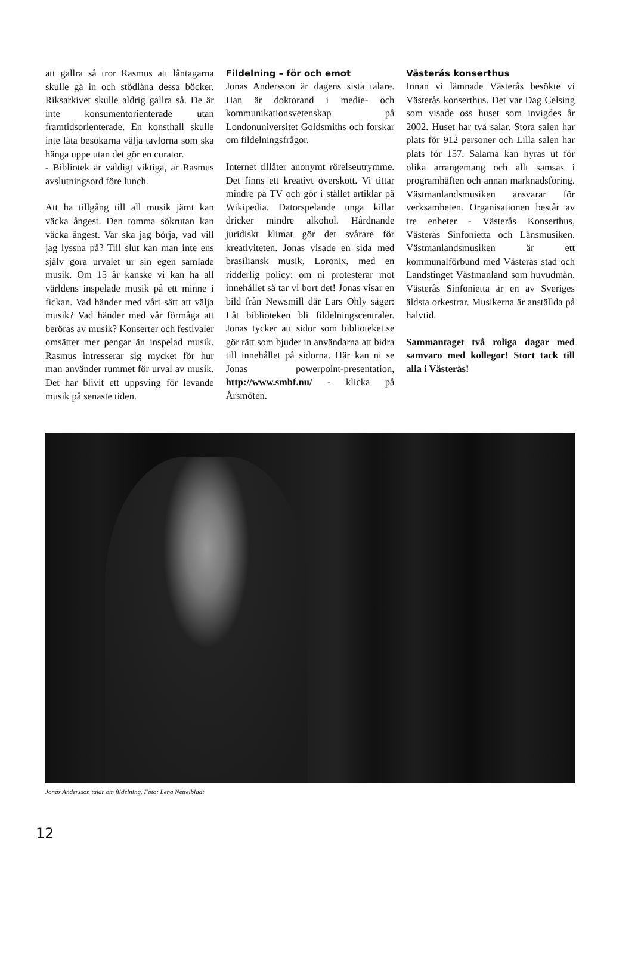att gallra så tror Rasmus att låntagarna skulle gå in och stödlåna dessa böcker. Riksarkivet skulle aldrig gallra så. De är inte konsumentorienterade utan framtidsorienterade. En konsthall skulle inte låta besökarna välja tavlorna som ska hänga uppe utan det gör en curator.
- Bibliotek är väldigt viktiga, är Rasmus avslutningsord före lunch.
Att ha tillgång till all musik jämt kan väcka ångest. Den tomma sökrutan kan väcka ångest. Var ska jag börja, vad vill jag lyssna på? Till slut kan man inte ens själv göra urvalet ur sin egen samlade musik. Om 15 år kanske vi kan ha all världens inspelade musik på ett minne i fickan. Vad händer med vårt sätt att välja musik? Vad händer med vår förmåga att beröras av musik? Konserter och festivaler omsätter mer pengar än inspelad musik. Rasmus intresserar sig mycket för hur man använder rummet för urval av musik. Det har blivit ett uppsving för levande musik på senaste tiden.
Fildelning – för och emot
Jonas Andersson är dagens sista talare. Han är doktorand i medie- och kommunikationsvetenskap på Londonuniversitet Goldsmiths och forskar om fildelningsfrågor.
Internet tillåter anonymt rörelseutrymme. Det finns ett kreativt överskott. Vi tittar mindre på TV och gör i stället artiklar på Wikipedia. Datorspelande unga killar dricker mindre alkohol. Hårdnande juridiskt klimat gör det svårare för kreativiteten. Jonas visade en sida med brasiliansk musik, Loronix, med en ridderlig policy: om ni protesterar mot innehållet så tar vi bort det! Jonas visar en bild från Newsmill där Lars Ohly säger: Låt biblioteken bli fildelningscentraler. Jonas tycker att sidor som biblioteket.se gör rätt som bjuder in användarna att bidra till innehållet på sidorna. Här kan ni se Jonas powerpoint-presentation, http://www.smbf.nu/ - klicka på Årsmöten.
Västerås konserthus
Innan vi lämnade Västerås besökte vi Västerås konserthus. Det var Dag Celsing som visade oss huset som invigdes år 2002. Huset har två salar. Stora salen har plats för 912 personer och Lilla salen har plats för 157. Salarna kan hyras ut för olika arrangemang och allt samsas i programhäften och annan marknadsföring. Västmanlandsmusiken ansvarar för verksamheten. Organisationen består av tre enheter - Västerås Konserthus, Västerås Sinfonietta och Länsmusiken. Västmanlandsmusiken är ett kommunalförbund med Västerås stad och Landstinget Västmanland som huvudmän. Västerås Sinfonietta är en av Sveriges äldsta orkestrar. Musikerna är anställda på halvtid.
Sammantaget två roliga dagar med samvaro med kollegor! Stort tack till alla i Västerås!
Jonas Andersson talar om fildelning. Foto: Lena Nettelbladt
12